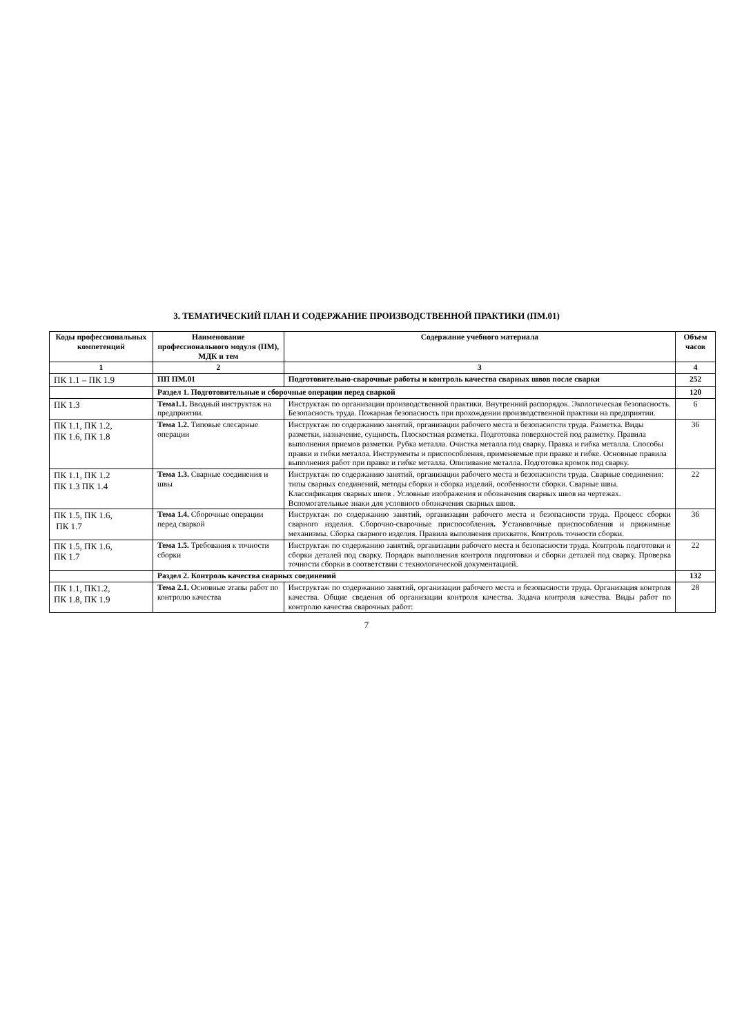3. ТЕМАТИЧЕСКИЙ ПЛАН И СОДЕРЖАНИЕ ПРОИЗВОДСТВЕННОЙ ПРАКТИКИ (ПМ.01)
| Коды профессиональных компетенций | Наименование профессионального модуля (ПМ), МДК и тем | Содержание учебного материала | Объем часов |
| --- | --- | --- | --- |
| 1 | 2 | 3 | 4 |
| ПК 1.1 – ПК 1.9 | ПП ПМ.01 | Подготовительно-сварочные работы и контроль качества сварных швов после сварки | 252 |
| | Раздел 1. Подготовительные и сборочные операции перед сваркой | | 120 |
| ПК 1.3 | Тема1.1. Вводный инструктаж на предприятии. | Инструктаж по организации производственной практики. Внутренний распорядок. Экологическая безопасность. Безопасность труда. Пожарная безопасность при прохождении производственной практики на предприятии. | 6 |
| ПК 1.1, ПК 1.2, ПК 1.6, ПК 1.8 | Тема 1.2. Типовые слесарные операции | Инструктаж по содержанию занятий, организации рабочего места и безопасности труда. Разметка. Виды разметки, назначение, сущность. Плоскостная разметка. Подготовка поверхностей под разметку. Правила выполнения приемов разметки. Рубка металла. Очистка металла под сварку. Правка и гибка металла. Способы правки и гибки металла. Инструменты и приспособления, применяемые при правке и гибке. Основные правила выполнения работ при правке и гибке металла. Опиливание металла. Подготовка кромок под сварку. | 36 |
| ПК 1.1, ПК 1.2 ПК 1.3 ПК 1.4 | Тема 1.3. Сварные соединения и швы | Инструктаж по содержанию занятий, организации рабочего места и безопасности труда. Сварные соединения: типы сварных соединений, методы сборки и сборка изделий, особенности сборки. Сварные швы. Классификация сварных швов . Условные изображения и обозначения сварных швов на чертежах. Вспомогательные знаки для условного обозначения сварных швов. | 22 |
| ПК 1.5, ПК 1.6, ПК 1.7 | Тема 1.4. Сборочные операции перед сваркой | Инструктаж по содержанию занятий, организации рабочего места и безопасности труда. Процесс сборки сварного изделия. Сборочно-сварочные приспособления . У становочные приспособления и прижимные механизмы. Сборка сварного изделия. Правила выполнения прихваток. Контроль точности сборки. | 36 |
| ПК 1.5, ПК 1.6, ПК 1.7 | Тема 1.5. Требования к точности сборки | Инструктаж по содержанию занятий, организации рабочего места и безопасности труда. Контроль подготовки и сборки деталей под сварку. Порядок выполнения контроля подготовки и сборки деталей под сварку. Проверка точности сборки в соответствии с технологической документацией. | 22 |
| | Раздел 2. Контроль качества сварных соединений | | 132 |
| ПК 1.1, ПК1.2, ПК 1.8, ПК 1.9 | Тема 2.1. Основные этапы работ по контролю качества | Инструктаж по содержанию занятий, организации рабочего места и безопасности труда. Организация контроля качества. Общие сведения об организации контроля качества. Задача контроля качества. Виды работ по контролю качества сварочных работ: | 28 |
7